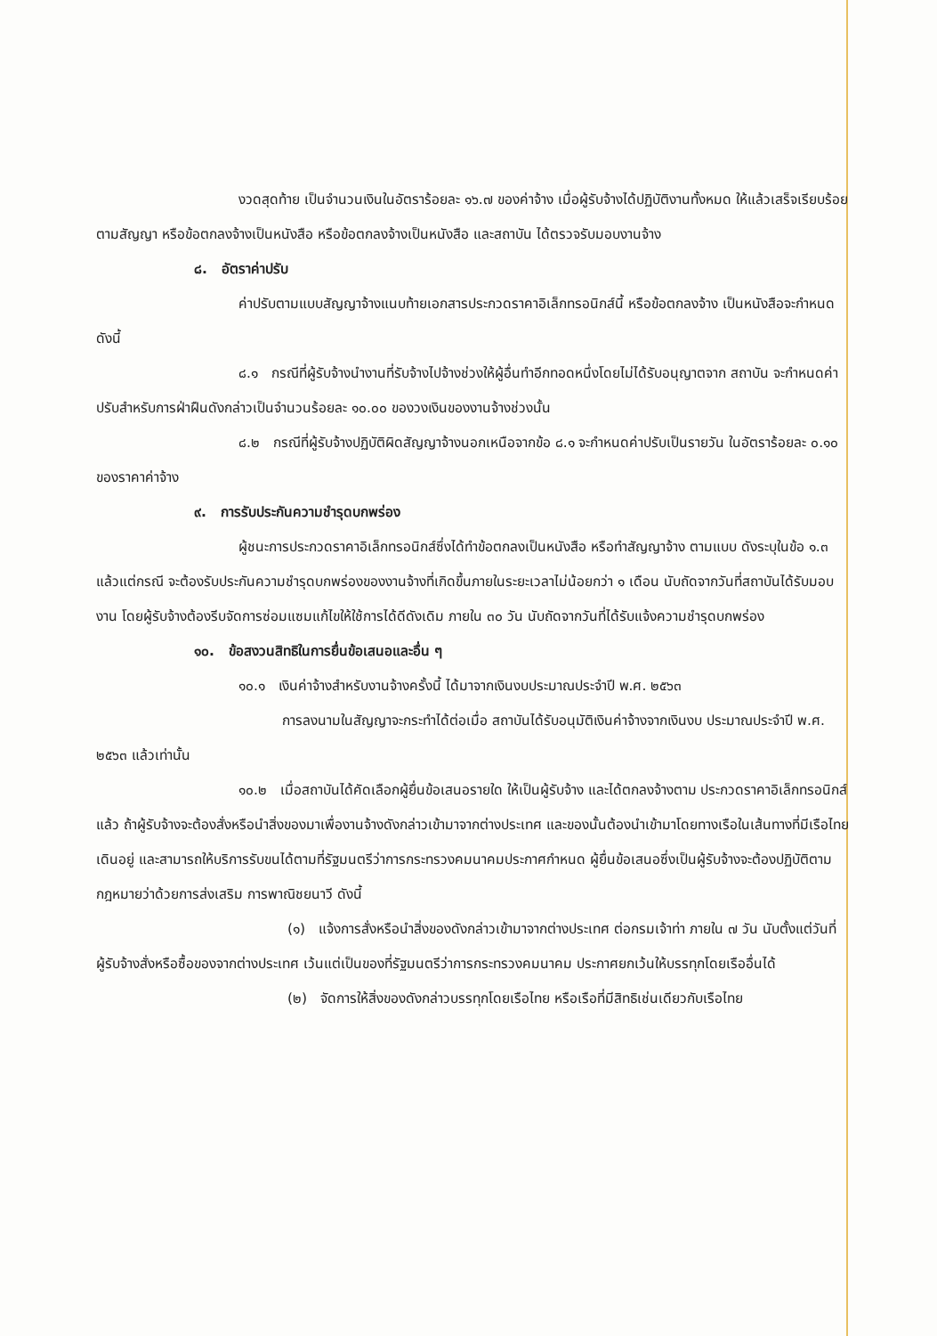งวดสุดท้าย เป็นจำนวนเงินในอัตราร้อยละ ๑๖.๗ ของค่าจ้าง เมื่อผู้รับจ้างได้ปฏิบัติงานทั้งหมด ให้แล้วเสร็จเรียบร้อยตามสัญญา หรือข้อตกลงจ้างเป็นหนังสือ หรือข้อตกลงจ้างเป็นหนังสือ และสถาบัน ได้ตรวจรับมอบงานจ้าง
๘. อัตราค่าปรับ
ค่าปรับตามแบบสัญญาจ้างแนบท้ายเอกสารประกวดราคาอิเล็กทรอนิกส์นี้ หรือข้อตกลงจ้าง เป็นหนังสือจะกำหนด ดังนี้
๘.๑ กรณีที่ผู้รับจ้างนำงานที่รับจ้างไปจ้างช่วงให้ผู้อื่นทำอีกทอดหนึ่งโดยไม่ได้รับอนุญาตจาก สถาบัน จะกำหนดค่าปรับสำหรับการฝ่าฝืนดังกล่าวเป็นจำนวนร้อยละ ๑๐.๐๐ ของวงเงินของงานจ้างช่วงนั้น
๘.๒ กรณีที่ผู้รับจ้างปฏิบัติผิดสัญญาจ้างนอกเหนือจากข้อ ๘.๑ จะกำหนดค่าปรับเป็นรายวัน ในอัตราร้อยละ ๐.๑๐ ของราคาค่าจ้าง
๙. การรับประกันความชำรุดบกพร่อง
ผู้ชนะการประกวดราคาอิเล็กทรอนิกส์ซึ่งได้ทำข้อตกลงเป็นหนังสือ หรือทำสัญญาจ้าง ตามแบบ ดังระบุในข้อ ๑.๓ แล้วแต่กรณี จะต้องรับประกันความชำรุดบกพร่องของงานจ้างที่เกิดขึ้นภายในระยะเวลาไม่น้อยกว่า ๑ เดือน นับถัดจากวันที่สถาบันได้รับมอบงาน โดยผู้รับจ้างต้องรีบจัดการซ่อมแซมแก้ไขให้ใช้การได้ดีดังเดิม ภายใน ๓๐ วัน นับถัดจากวันที่ได้รับแจ้งความชำรุดบกพร่อง
๑๐. ข้อสงวนสิทธิในการยื่นข้อเสนอและอื่น ๆ
๑๐.๑ เงินค่าจ้างสำหรับงานจ้างครั้งนี้ ได้มาจากเงินงบประมาณประจำปี พ.ศ. ๒๕๖๓
การลงนามในสัญญาจะกระทำได้ต่อเมื่อ สถาบันได้รับอนุมัติเงินค่าจ้างจากเงินงบ ประมาณประจำปี พ.ศ. ๒๕๖๓ แล้วเท่านั้น
๑๐.๒ เมื่อสถาบันได้คัดเลือกผู้ยื่นข้อเสนอรายใด ให้เป็นผู้รับจ้าง และได้ตกลงจ้างตาม ประกวดราคาอิเล็กทรอนิกส์แล้ว ถ้าผู้รับจ้างจะต้องสั่งหรือนำสิ่งของมาเพื่องานจ้างดังกล่าวเข้ามาจากต่างประเทศ และของนั้นต้องนำเข้ามาโดยทางเรือในเส้นทางที่มีเรือไทยเดินอยู่ และสามารถให้บริการรับขนได้ตามที่รัฐมนตรีว่าการกระทรวงคมนาคมประกาศกำหนด ผู้ยื่นข้อเสนอซึ่งเป็นผู้รับจ้างจะต้องปฏิบัติตามกฎหมายว่าด้วยการส่งเสริม การพาณิชยนาวี ดังนี้
(๑) แจ้งการสั่งหรือนำสิ่งของดังกล่าวเข้ามาจากต่างประเทศ ต่อกรมเจ้าท่า ภายใน ๗ วัน นับตั้งแต่วันที่ผู้รับจ้างสั่งหรือซื้อของจากต่างประเทศ เว้นแต่เป็นของที่รัฐมนตรีว่าการกระทรวงคมนาคม ประกาศยกเว้นให้บรรทุกโดยเรืออื่นได้
(๒) จัดการให้สิ่งของดังกล่าวบรรทุกโดยเรือไทย หรือเรือที่มีสิทธิเช่นเดียวกับเรือไทย